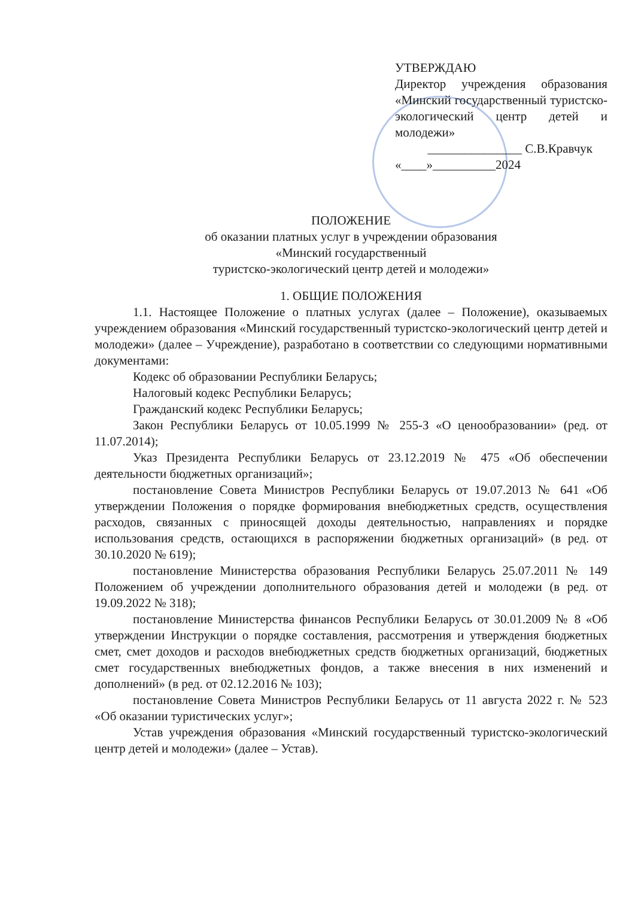УТВЕРЖДАЮ
Директор учреждения образования «Минский государственный туристско-экологический центр детей и молодежи»
_______________ С.В.Кравчук
«____»__________2024
ПОЛОЖЕНИЕ
об оказании платных услуг в учреждении образования
«Минский государственный
туристско-экологический центр детей и молодежи»
1. ОБЩИЕ ПОЛОЖЕНИЯ
1.1. Настоящее Положение о платных услугах (далее – Положение), оказываемых учреждением образования «Минский государственный туристско-экологический центр детей и молодежи» (далее – Учреждение), разработано в соответствии со следующими нормативными документами:
Кодекс об образовании Республики Беларусь;
Налоговый кодекс Республики Беларусь;
Гражданский кодекс Республики Беларусь;
Закон Республики Беларусь от 10.05.1999 № 255-З «О ценообразовании» (ред. от 11.07.2014);
Указ Президента Республики Беларусь от 23.12.2019 № 475 «Об обеспечении деятельности бюджетных организаций»;
постановление Совета Министров Республики Беларусь от 19.07.2013 № 641 «Об утверждении Положения о порядке формирования внебюджетных средств, осуществления расходов, связанных с приносящей доходы деятельностью, направлениях и порядке использования средств, остающихся в распоряжении бюджетных организаций» (в ред. от 30.10.2020 № 619);
постановление Министерства образования Республики Беларусь 25.07.2011 № 149 Положением об учреждении дополнительного образования детей и молодежи (в ред. от 19.09.2022 № 318);
постановление Министерства финансов Республики Беларусь от 30.01.2009 № 8 «Об утверждении Инструкции о порядке составления, рассмотрения и утверждения бюджетных смет, смет доходов и расходов внебюджетных средств бюджетных организаций, бюджетных смет государственных внебюджетных фондов, а также внесения в них изменений и дополнений» (в ред. от 02.12.2016 № 103);
постановление Совета Министров Республики Беларусь от 11 августа 2022 г. № 523 «Об оказании туристических услуг»;
Устав учреждения образования «Минский государственный туристско-экологический центр детей и молодежи» (далее – Устав).